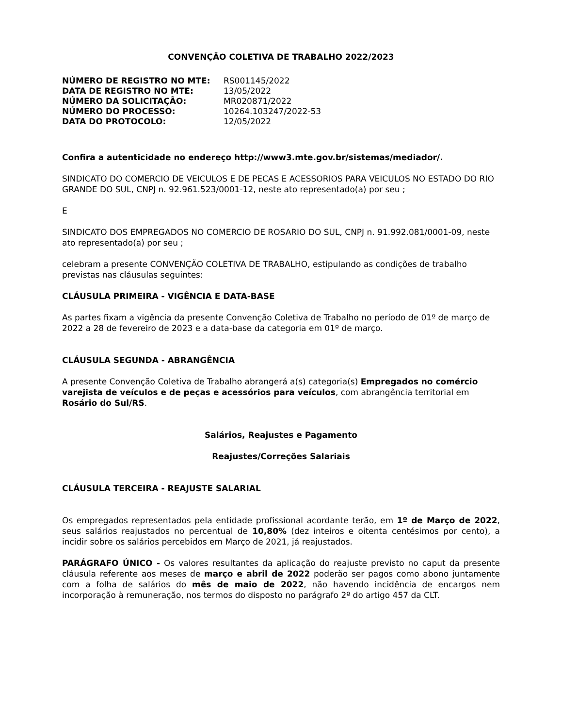CONVENÇÃO COLETIVA DE TRABALHO 2022/2023
| NÚMERO DE REGISTRO NO MTE: | RS001145/2022 |
| DATA DE REGISTRO NO MTE: | 13/05/2022 |
| NÚMERO DA SOLICITAÇÃO: | MR020871/2022 |
| NÚMERO DO PROCESSO: | 10264.103247/2022-53 |
| DATA DO PROTOCOLO: | 12/05/2022 |
Confira a autenticidade no endereço http://www3.mte.gov.br/sistemas/mediador/.
SINDICATO DO COMERCIO DE VEICULOS E DE PECAS E ACESSORIOS PARA VEICULOS NO ESTADO DO RIO GRANDE DO SUL, CNPJ n. 92.961.523/0001-12, neste ato representado(a) por seu ;
E
SINDICATO DOS EMPREGADOS NO COMERCIO DE ROSARIO DO SUL, CNPJ n. 91.992.081/0001-09, neste ato representado(a) por seu ;
celebram a presente CONVENÇÃO COLETIVA DE TRABALHO, estipulando as condições de trabalho previstas nas cláusulas seguintes:
CLÁUSULA PRIMEIRA - VIGÊNCIA E DATA-BASE
As partes fixam a vigência da presente Convenção Coletiva de Trabalho no período de 01º de março de 2022 a 28 de fevereiro de 2023 e a data-base da categoria em 01º de março.
CLÁUSULA SEGUNDA - ABRANGÊNCIA
A presente Convenção Coletiva de Trabalho abrangerá a(s) categoria(s) Empregados no comércio varejista de veículos e de peças e acessórios para veículos, com abrangência territorial em Rosário do Sul/RS.
Salários, Reajustes e Pagamento
Reajustes/Correções Salariais
CLÁUSULA TERCEIRA - REAJUSTE SALARIAL
Os empregados representados pela entidade profissional acordante terão, em 1º de Março de 2022, seus salários reajustados no percentual de 10,80% (dez inteiros e oitenta centésimos por cento), a incidir sobre os salários percebidos em Março de 2021, já reajustados.
PARÁGRAFO ÚNICO - Os valores resultantes da aplicação do reajuste previsto no caput da presente cláusula referente aos meses de março e abril de 2022 poderão ser pagos como abono juntamente com a folha de salários do mês de maio de 2022, não havendo incidência de encargos nem incorporação à remuneração, nos termos do disposto no parágrafo 2º do artigo 457 da CLT.